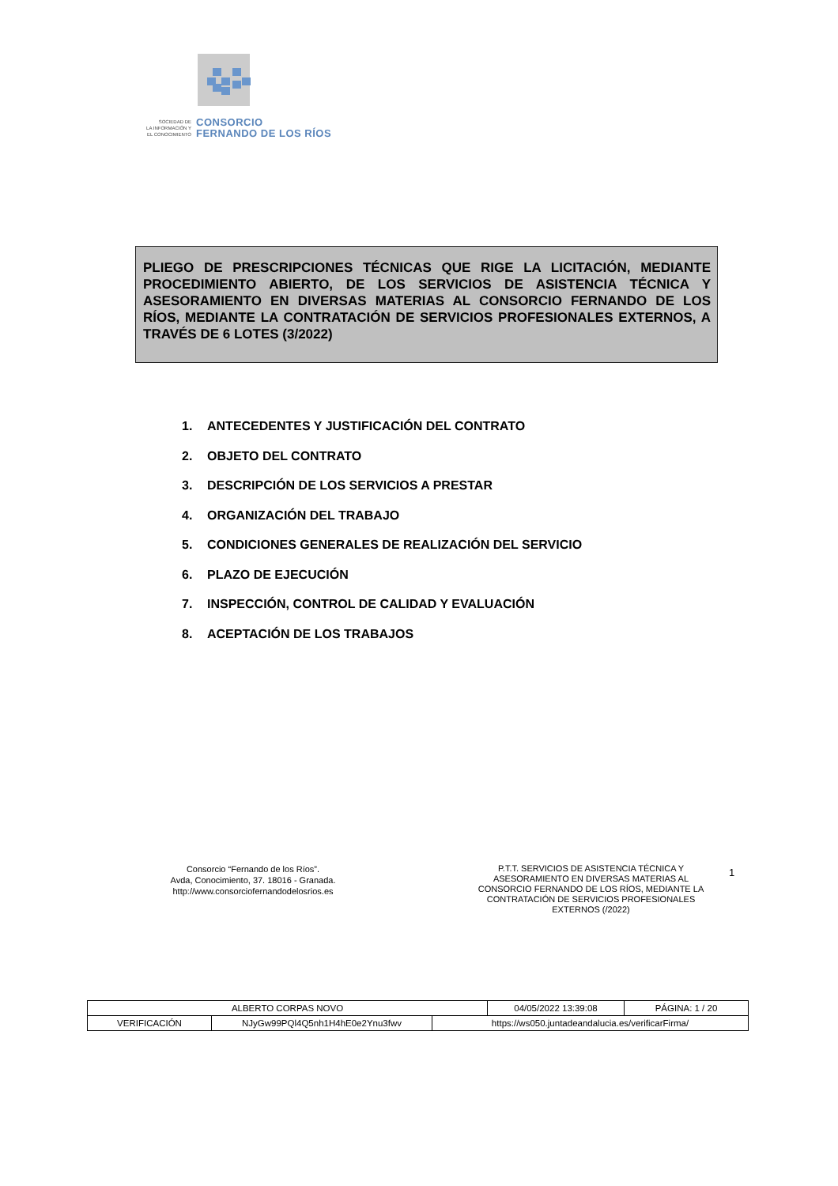SOCIEDAD DE
LA INFORMACIÓN Y
EL CONOCIMIENTO
CONSORCIO
FERNANDO DE LOS RÍOS
PLIEGO DE PRESCRIPCIONES TÉCNICAS QUE RIGE LA LICITACIÓN, MEDIANTE PROCEDIMIENTO ABIERTO, DE LOS SERVICIOS DE ASISTENCIA TÉCNICA Y ASESORAMIENTO EN DIVERSAS MATERIAS AL CONSORCIO FERNANDO DE LOS RÍOS, MEDIANTE LA CONTRATACIÓN DE SERVICIOS PROFESIONALES EXTERNOS, A TRAVÉS DE 6 LOTES (3/2022)
1. ANTECEDENTES Y JUSTIFICACIÓN DEL CONTRATO
2. OBJETO DEL CONTRATO
3. DESCRIPCIÓN DE LOS SERVICIOS A PRESTAR
4. ORGANIZACIÓN DEL TRABAJO
5. CONDICIONES GENERALES DE REALIZACIÓN DEL SERVICIO
6. PLAZO DE EJECUCIÓN
7. INSPECCIÓN, CONTROL DE CALIDAD Y EVALUACIÓN
8. ACEPTACIÓN DE LOS TRABAJOS
Consorcio “Fernando de los Ríos”.
Avda, Conocimiento, 37. 18016 - Granada.
http://www.consorciofernandodelosrios.es
P.T.T. SERVICIOS DE ASISTENCIA TÉCNICA Y ASESORAMIENTO EN DIVERSAS MATERIAS AL CONSORCIO FERNANDO DE LOS RÍOS, MEDIANTE LA CONTRATACIÓN DE SERVICIOS PROFESIONALES EXTERNOS (/2022)
1
| ALBERTO CORPAS NOVO | | | 04/05/2022 13:39:08 | PÁGINA: 1 / 20 |
| VERIFICACIÓN | NJyGw99PQl4Q5nh1H4hE0e2Ynu3fwv | https://ws050.juntadeandalucia.es/verificarFirma/ | | |